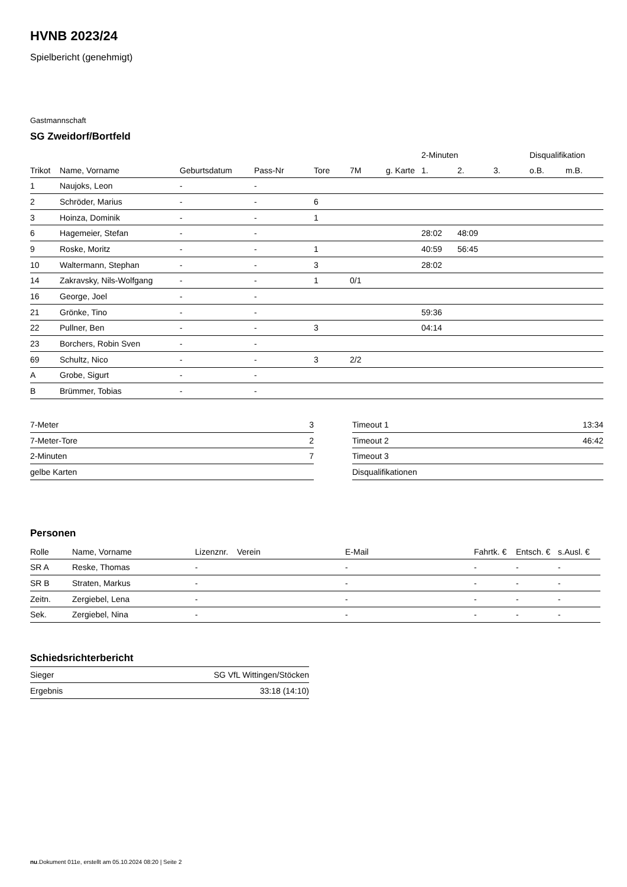HVNB 2023/24
Spielbericht (genehmigt)
Gastmannschaft
SG Zweidorf/Bortfeld
| | | | | | | | 2-Minuten | | | Disqualifikation | |
| --- | --- | --- | --- | --- | --- | --- | --- | --- | --- | --- | --- |
| Trikot | Name, Vorname | Geburtsdatum | Pass-Nr | Tore | 7M | g. Karte | 1. | 2. | 3. | o.B. | m.B. |
| 1 | Naujoks, Leon | - | - | | | | | | | | |
| 2 | Schröder, Marius | - | - | 6 | | | | | | | |
| 3 | Hoinza, Dominik | - | - | 1 | | | | | | | |
| 6 | Hagemeier, Stefan | - | - | | | | 28:02 | 48:09 | | | |
| 9 | Roske, Moritz | - | - | 1 | | | 40:59 | 56:45 | | | |
| 10 | Waltermann, Stephan | - | - | 3 | | | 28:02 | | | | |
| 14 | Zakravsky, Nils-Wolfgang | - | - | 1 | 0/1 | | | | | | |
| 16 | George, Joel | - | - | | | | | | | | |
| 21 | Grönke, Tino | - | - | | | | 59:36 | | | | |
| 22 | Pullner, Ben | - | - | 3 | | | 04:14 | | | | |
| 23 | Borchers, Robin Sven | - | - | | | | | | | | |
| 69 | Schultz, Nico | - | - | 3 | 2/2 | | | | | | |
| A | Grobe, Sigurt | - | - | | | | | | | | |
| B | Brümmer, Tobias | - | - | | | | | | | | |
| 7-Meter | 3 |
| 7-Meter-Tore | 2 |
| 2-Minuten | 7 |
| gelbe Karten | |
| Timeout 1 | 13:34 |
| Timeout 2 | 46:42 |
| Timeout 3 | |
| Disqualifikationen | |
Personen
| Rolle | Name, Vorname | Lizenznr. | Verein | E-Mail | Fahrtk. € | Entsch. € | s.Ausl. € |
| --- | --- | --- | --- | --- | --- | --- | --- |
| SR A | Reske, Thomas | - | | - | - | - | - |
| SR B | Straten, Markus | - | | - | - | - | - |
| Zeitn. | Zergiebel, Lena | - | | - | - | - | - |
| Sek. | Zergiebel, Nina | - | | - | - | - | - |
Schiedsrichterbericht
| Sieger | SG VfL Wittingen/Stöcken |
| Ergebnis | 33:18 (14:10) |
nu.Dokument 011e, erstellt am 05.10.2024 08:20 | Seite 2